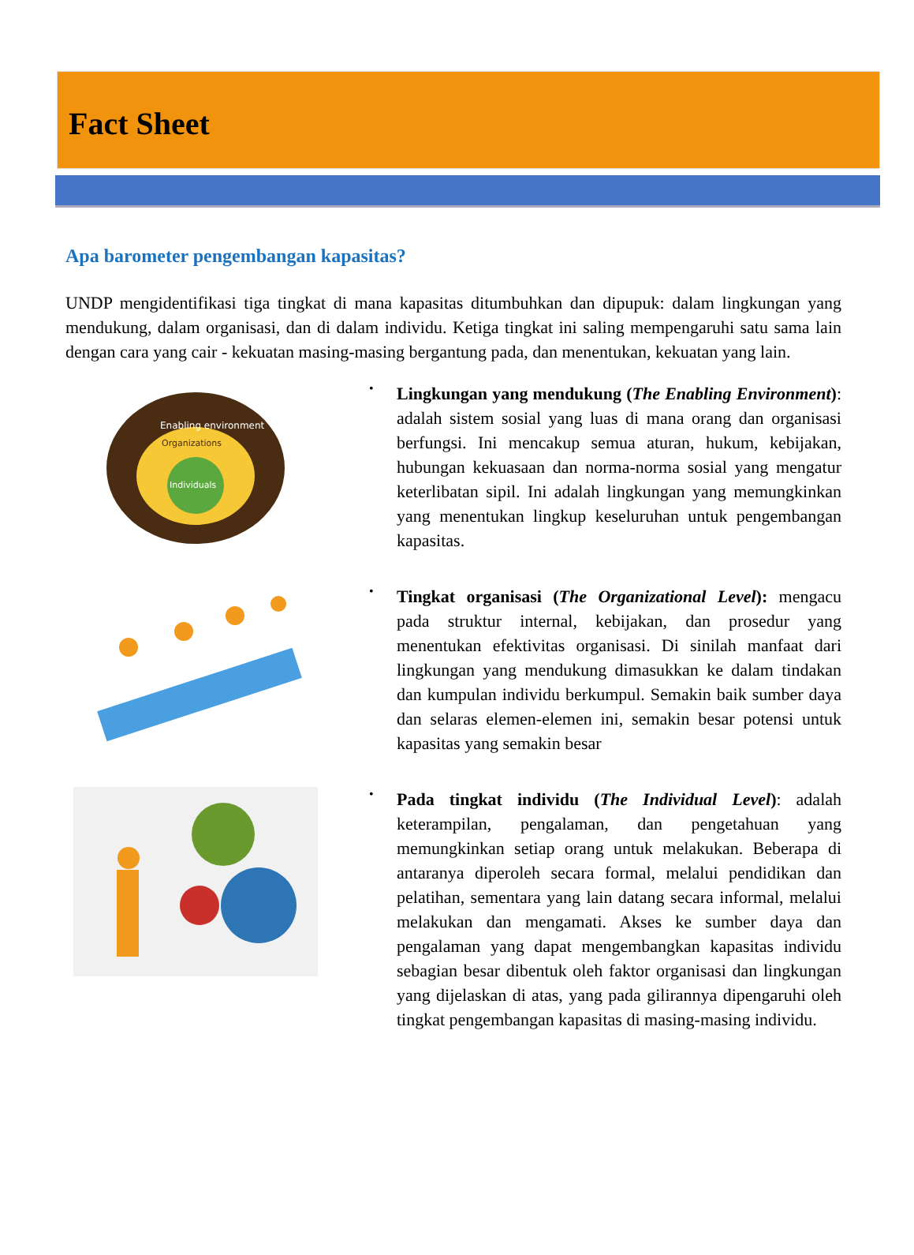Fact Sheet
Apa barometer pengembangan kapasitas?
UNDP mengidentifikasi tiga tingkat di mana kapasitas ditumbuhkan dan dipupuk: dalam lingkungan yang mendukung, dalam organisasi, dan di dalam individu. Ketiga tingkat ini saling mempengaruhi satu sama lain dengan cara yang cair - kekuatan masing-masing bergantung pada, dan menentukan, kekuatan yang lain.
Enabling environment
Organizations
Individuals
•
Lingkungan yang mendukung (The Enabling Environment): adalah sistem sosial yang luas di mana orang dan organisasi berfungsi. Ini mencakup semua aturan, hukum, kebijakan, hubungan kekuasaan dan norma-norma sosial yang mengatur keterlibatan sipil. Ini adalah lingkungan yang memungkinkan yang menentukan lingkup keseluruhan untuk pengembangan kapasitas.
•
Tingkat organisasi (The Organizational Level): mengacu pada struktur internal, kebijakan, dan prosedur yang menentukan efektivitas organisasi. Di sinilah manfaat dari lingkungan yang mendukung dimasukkan ke dalam tindakan dan kumpulan individu berkumpul. Semakin baik sumber daya dan selaras elemen-elemen ini, semakin besar potensi untuk kapasitas yang semakin besar
•
Pada tingkat individu (The Individual Level): adalah keterampilan, pengalaman, dan pengetahuan yang memungkinkan setiap orang untuk melakukan. Beberapa di antaranya diperoleh secara formal, melalui pendidikan dan pelatihan, sementara yang lain datang secara informal, melalui melakukan dan mengamati. Akses ke sumber daya dan pengalaman yang dapat mengembangkan kapasitas individu sebagian besar dibentuk oleh faktor organisasi dan lingkungan yang dijelaskan di atas, yang pada gilirannya dipengaruhi oleh tingkat pengembangan kapasitas di masing-masing individu.